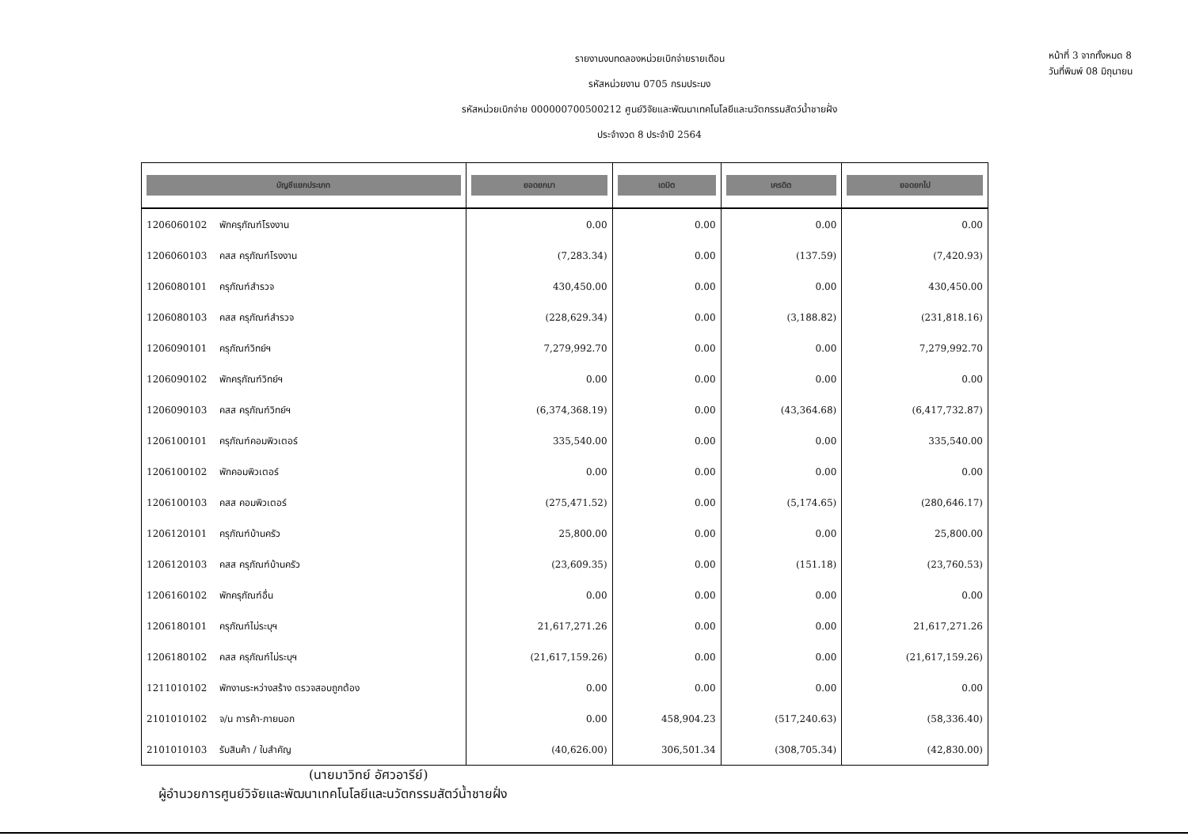หน้าที่ 3 จากทั้งหมด 8
วันที่พิมพ์ 08 มิถุนายน
รายงานงบทดลองหน่วยเบิกจ่ายรายเดือน
รหัสหน่วยงาน 0705 กรมประมง
รหัสหน่วยเบิกจ่าย 000000700500212 ศูนย์วิจัยและพัฒนาเทคโนโลยีและนวัตกรรมสัตว์น้ำชายฝั่ง
ประจำงวด 8 ประจำปี 2564
| บัญชีแยกประเภท | | ยอดยกมา | เดบิต | เครดิต | ยอดยกไป |
| --- | --- | --- | --- | --- | --- |
| 1206060102 | พักครุภัณฑ์โรงงาน | 0.00 | 0.00 | 0.00 | 0.00 |
| 1206060103 | คสส ครุภัณฑ์โรงงาน | (7,283.34) | 0.00 | (137.59) | (7,420.93) |
| 1206080101 | ครุภัณฑ์สำรวจ | 430,450.00 | 0.00 | 0.00 | 430,450.00 |
| 1206080103 | คสส ครุภัณฑ์สำรวจ | (228,629.34) | 0.00 | (3,188.82) | (231,818.16) |
| 1206090101 | ครุภัณฑ์วิทย์ฯ | 7,279,992.70 | 0.00 | 0.00 | 7,279,992.70 |
| 1206090102 | พักครุภัณฑ์วิทย์ฯ | 0.00 | 0.00 | 0.00 | 0.00 |
| 1206090103 | คสส ครุภัณฑ์วิทย์ฯ | (6,374,368.19) | 0.00 | (43,364.68) | (6,417,732.87) |
| 1206100101 | ครุภัณฑ์คอมพิวเตอร์ | 335,540.00 | 0.00 | 0.00 | 335,540.00 |
| 1206100102 | พักคอมพิวเตอร์ | 0.00 | 0.00 | 0.00 | 0.00 |
| 1206100103 | คสส คอมพิวเตอร์ | (275,471.52) | 0.00 | (5,174.65) | (280,646.17) |
| 1206120101 | ครุภัณฑ์บ้านครัว | 25,800.00 | 0.00 | 0.00 | 25,800.00 |
| 1206120103 | คสส ครุภัณฑ์บ้านครัว | (23,609.35) | 0.00 | (151.18) | (23,760.53) |
| 1206160102 | พักครุภัณฑ์อื่น | 0.00 | 0.00 | 0.00 | 0.00 |
| 1206180101 | ครุภัณฑ์ไม่ระบุฯ | 21,617,271.26 | 0.00 | 0.00 | 21,617,271.26 |
| 1206180102 | คสส ครุภัณฑ์ไม่ระบุฯ | (21,617,159.26) | 0.00 | 0.00 | (21,617,159.26) |
| 1211010102 | พักงานระหว่างสร้าง ตรวจสอบถูกต้อง | 0.00 | 0.00 | 0.00 | 0.00 |
| 2101010102 | จ/น การค้า-ภายนอก | 0.00 | 458,904.23 | (517,240.63) | (58,336.40) |
| 2101010103 | รับสินค้า / ใบสำคัญ | (40,626.00) | 306,501.34 | (308,705.34) | (42,830.00) |
(นายมาวิทย์ อัศวอารีย์)
ผู้อำนวยการศูนย์วิจัยและพัฒนาเทคโนโลยีและนวัตกรรมสัตว์น้ำชายฝั่ง